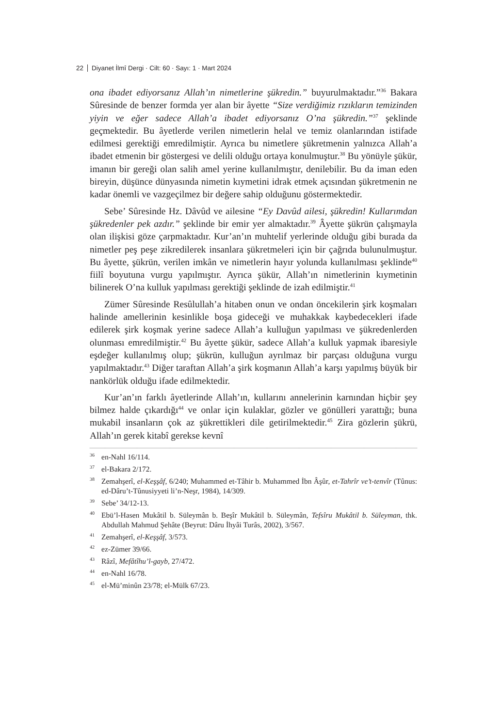22 Diyanet İlmî Dergi · Cilt: 60 · Sayı: 1 · Mart 2024
ona ibadet ediyorsanız Allah’ın nimetlerine şükredin.” buyurulmaktadır.”<sup>36</sup> Bakara Sûresinde de benzer formda yer alan bir âyette “Size verdiğimiz rızıkların temizinden yiyin ve eğer sadece Allah’a ibadet ediyorsanız O’na şükredin.”<sup>37</sup> şeklinde geçmektedir. Bu âyetlerde verilen nimetlerin helal ve temiz olanlarından istifade edilmesi gerektiği emredilmiştir. Ayrıca bu nimetlere şükretmenin yalnızca Allah’a ibadet etmenin bir göstergesi ve delili olduğu ortaya konulmuştur.<sup>38</sup> Bu yönüyle şükür, imanın bir gereği olan salih amel yerine kullanılmıştır, denilebilir. Bu da iman eden bireyin, düşünce dünyasında nimetin kıymetini idrak etmek açısından şükretmenin ne kadar önemli ve vazgeçilmez bir değere sahip olduğunu göstermektedir.
Sebe’ Sûresinde Hz. Dâvûd ve ailesine “Ey Davûd ailesi, şükredin! Kullarımdan şükredenler pek azdır.” şeklinde bir emir yer almaktadır.<sup>39</sup> Âyette şükrün çalışmayla olan ilişkisi göze çarpmaktadır. Kur’an’ın muhtelif yerlerinde olduğu gibi burada da nimetler peş peşe zikredilerek insanlara şükretmeleri için bir çağrıda bulunulmuştur. Bu âyette, şükrün, verilen imkân ve nimetlerin hayır yolunda kullanılması şeklinde<sup>40</sup> fiilî boyutuna vurgu yapılmıştır. Ayrıca şükür, Allah’ın nimetlerinin kıymetinin bilinerek O’na kulluk yapılması gerektiği şeklinde de izah edilmiştir.<sup>41</sup>
Zümer Sûresinde Resûlullah’a hitaben onun ve ondan öncekilerin şirk koşmaları halinde amellerinin kesinlikle boşa gideceği ve muhakkak kaybedecekleri ifade edilerek şirk koşmak yerine sadece Allah’a kulluğun yapılması ve şükredenlerden olunması emredilmiştir.<sup>42</sup> Bu âyette şükür, sadece Allah’a kulluk yapmak ibaresiyle eşdeğer kullanılmış olup; şükrün, kulluğun ayrılmaz bir parçası olduğuna vurgu yapılmaktadır.<sup>43</sup> Diğer taraftan Allah’a şirk koşmanın Allah’a karşı yapılmış büyük bir nankörlük olduğu ifade edilmektedir.
Kur’an’ın farklı âyetlerinde Allah’ın, kullarını annelerinin karnından hiçbir şey bilmez halde çıkardığı<sup>44</sup> ve onlar için kulaklar, gözler ve gönülleri yarattığı; buna mukabil insanların çok az şükrettikleri dile getirilmektedir.<sup>45</sup> Zira gözlerin şükrü, Allah’ın gerek kitabî gerekse kevnî
<sup>36</sup> en-Nahl 16/114.
<sup>37</sup> el-Bakara 2/172.
<sup>38</sup> Zemahşerî, el-Keşşâf, 6/240; Muhammed et-Tâhir b. Muhammed İbn Âşûr, et-Tahrîr ve’t-tenvîr (Tûnus: ed-Dâru’t-Tûnusiyyeti li’n-Neşr, 1984), 14/309.
<sup>39</sup> Sebe’ 34/12-13.
<sup>40</sup> Ebü’l-Hasen Mukâtil b. Süleymân b. Beşîr Mukâtil b. Süleymân, Tefsîru Mukâtil b. Süleyman, thk. Abdullah Mahmud Şehâte (Beyrut: Dâru İhyâi Turâs, 2002), 3/567.
<sup>41</sup> Zemahşerî, el-Keşşâf, 3/573.
<sup>42</sup> ez-Zümer 39/66.
<sup>43</sup> Râzî, Mefâtîhu’l-gayb, 27/472.
<sup>44</sup> en-Nahl 16/78.
<sup>45</sup> el-Mü’minûn 23/78; el-Mülk 67/23.